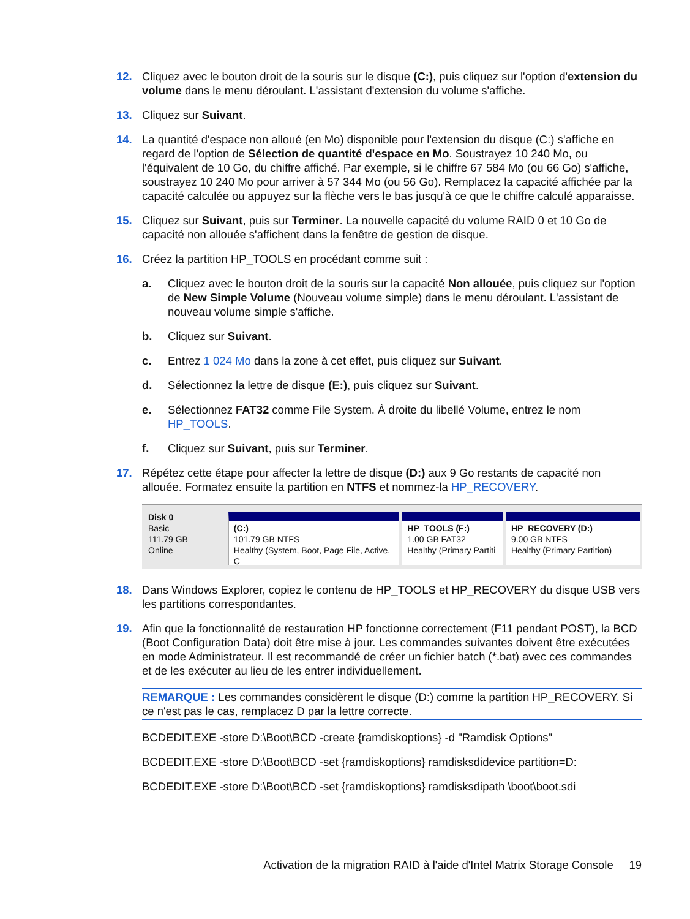12. Cliquez avec le bouton droit de la souris sur le disque (C:), puis cliquez sur l'option d'extension du volume dans le menu déroulant. L'assistant d'extension du volume s'affiche.
13. Cliquez sur Suivant.
14. La quantité d'espace non alloué (en Mo) disponible pour l'extension du disque (C:) s'affiche en regard de l'option de Sélection de quantité d'espace en Mo. Soustrayez 10 240 Mo, ou l'équivalent de 10 Go, du chiffre affiché. Par exemple, si le chiffre 67 584 Mo (ou 66 Go) s'affiche, soustrayez 10 240 Mo pour arriver à 57 344 Mo (ou 56 Go). Remplacez la capacité affichée par la capacité calculée ou appuyez sur la flèche vers le bas jusqu'à ce que le chiffre calculé apparaisse.
15. Cliquez sur Suivant, puis sur Terminer. La nouvelle capacité du volume RAID 0 et 10 Go de capacité non allouée s'affichent dans la fenêtre de gestion de disque.
16. Créez la partition HP_TOOLS en procédant comme suit :
a. Cliquez avec le bouton droit de la souris sur la capacité Non allouée, puis cliquez sur l'option de New Simple Volume (Nouveau volume simple) dans le menu déroulant. L'assistant de nouveau volume simple s'affiche.
b. Cliquez sur Suivant.
c. Entrez 1 024 Mo dans la zone à cet effet, puis cliquez sur Suivant.
d. Sélectionnez la lettre de disque (E:), puis cliquez sur Suivant.
e. Sélectionnez FAT32 comme File System. À droite du libellé Volume, entrez le nom HP_TOOLS.
f. Cliquez sur Suivant, puis sur Terminer.
17. Répétez cette étape pour affecter la lettre de disque (D:) aux 9 Go restants de capacité non allouée. Formatez ensuite la partition en NTFS et nommez-la HP_RECOVERY.
Disk 0
Basic
111.79 GB
Online
(C:)
101.79 GB NTFS
Healthy (System, Boot, Page File, Active, C
HP_TOOLS (F:)
1.00 GB FAT32
Healthy (Primary Partiti
HP_RECOVERY (D:)
9.00 GB NTFS
Healthy (Primary Partition)
18. Dans Windows Explorer, copiez le contenu de HP_TOOLS et HP_RECOVERY du disque USB vers les partitions correspondantes.
19. Afin que la fonctionnalité de restauration HP fonctionne correctement (F11 pendant POST), la BCD (Boot Configuration Data) doit être mise à jour. Les commandes suivantes doivent être exécutées en mode Administrateur. Il est recommandé de créer un fichier batch (*.bat) avec ces commandes et de les exécuter au lieu de les entrer individuellement.
REMARQUE : Les commandes considèrent le disque (D:) comme la partition HP_RECOVERY. Si ce n'est pas le cas, remplacez D par la lettre correcte.
BCDEDIT.EXE -store D:\Boot\BCD -create {ramdiskoptions} -d "Ramdisk Options"
BCDEDIT.EXE -store D:\Boot\BCD -set {ramdiskoptions} ramdisksdidevice partition=D:
BCDEDIT.EXE -store D:\Boot\BCD -set {ramdiskoptions} ramdisksdipath \boot\boot.sdi
Activation de la migration RAID à l'aide d'Intel Matrix Storage Console 19